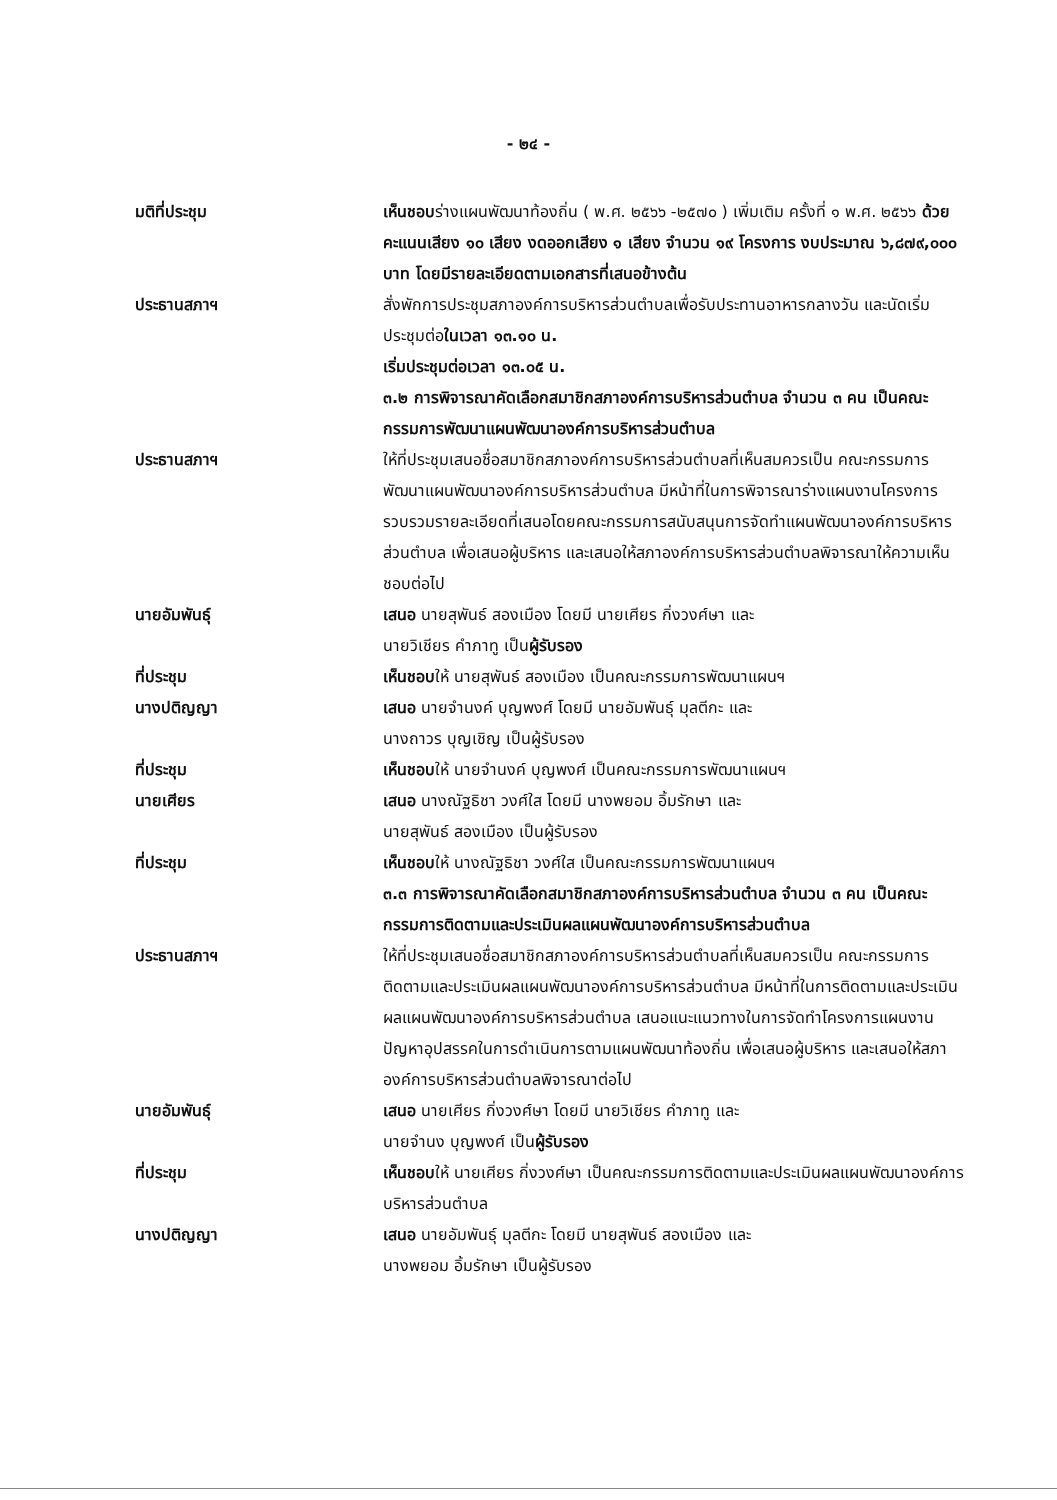- ๒๔ -
มติที่ประชุม เห็นชอบร่างแผนพัฒนาท้องถิ่น ( พ.ศ. ๒๕๖๖ -๒๕๗๐ ) เพิ่มเติม ครั้งที่ ๑ พ.ศ. ๒๕๖๖ ด้วยคะแนนเสียง ๑๐ เสียง งดออกเสียง ๑ เสียง จำนวน ๑๙ โครงการ งบประมาณ ๖,๘๗๙,๐๐๐ บาท โดยมีรายละเอียดตามเอกสารที่เสนอข้างต้น
ประธานสภาฯ สั่งพักการประชุมสภาองค์การบริหารส่วนตำบลเพื่อรับประทานอาหารกลางวัน และนัดเริ่มประชุมต่อในเวลา ๑๓.๑๐ น.
เริ่มประชุมต่อเวลา ๑๓.๐๕ น.
๓.๒ การพิจารณาคัดเลือกสมาชิกสภาองค์การบริหารส่วนตำบล จำนวน ๓ คน เป็นคณะกรรมการพัฒนาแผนพัฒนาองค์การบริหารส่วนตำบล
ประธานสภาฯ ให้ที่ประชุมเสนอชื่อสมาชิกสภาองค์การบริหารส่วนตำบลที่เห็นสมควรเป็น คณะกรรมการพัฒนาแผนพัฒนาองค์การบริหารส่วนตำบล มีหน้าที่ในการพิจารณาร่างแผนงานโครงการ รวบรวมรายละเอียดที่เสนอโดยคณะกรรมการสนับสนุนการจัดทำแผนพัฒนาองค์การบริหารส่วนตำบล เพื่อเสนอผู้บริหาร และเสนอให้สภาองค์การบริหารส่วนตำบลพิจารณาให้ความเห็นชอบต่อไป
นายอัมพันธุ์ เสนอ นายสุพันธ์ สองเมือง โดยมี นายเศียร กิ่งวงศ์ษา และ
นายวิเชียร คำภาทู เป็นผู้รับรอง
ที่ประชุม เห็นชอบให้ นายสุพันธ์ สองเมือง เป็นคณะกรรมการพัฒนาแผนฯ
นางปติญญา เสนอ นายจำนงค์ บุญพงศ์ โดยมี นายอัมพันธุ์ มุลตีกะ และ
นางถาวร บุญเชิญ เป็นผู้รับรอง
ที่ประชุม เห็นชอบให้ นายจำนงค์ บุญพงศ์ เป็นคณะกรรมการพัฒนาแผนฯ
นายเศียร เสนอ นางณัฐธิชา วงศ์ใส โดยมี นางพยอม อิ้มรักษา และ
นายสุพันธ์ สองเมือง เป็นผู้รับรอง
ที่ประชุม เห็นชอบให้ นางณัฐธิชา วงศ์ใส เป็นคณะกรรมการพัฒนาแผนฯ
๓.๓ การพิจารณาคัดเลือกสมาชิกสภาองค์การบริหารส่วนตำบล จำนวน ๓ คน เป็นคณะกรรมการติดตามและประเมินผลแผนพัฒนาองค์การบริหารส่วนตำบล
ประธานสภาฯ ให้ที่ประชุมเสนอชื่อสมาชิกสภาองค์การบริหารส่วนตำบลที่เห็นสมควรเป็น คณะกรรมการติดตามและประเมินผลแผนพัฒนาองค์การบริหารส่วนตำบล มีหน้าที่ในการติดตามและประเมินผลแผนพัฒนาองค์การบริหารส่วนตำบล เสนอแนะแนวทางในการจัดทำโครงการแผนงาน ปัญหาอุปสรรคในการดำเนินการตามแผนพัฒนาท้องถิ่น เพื่อเสนอผู้บริหาร และเสนอให้สภาองค์การบริหารส่วนตำบลพิจารณาต่อไป
นายอัมพันธุ์ เสนอ นายเศียร กิ่งวงศ์ษา โดยมี นายวิเชียร คำภาทู และ
นายจำนง บุญพงศ์ เป็นผู้รับรอง
ที่ประชุม เห็นชอบให้ นายเศียร กิ่งวงศ์ษา เป็นคณะกรรมการติดตามและประเมินผลแผนพัฒนาองค์การบริหารส่วนตำบล
นางปติญญา เสนอ นายอัมพันธุ์ มุลตีกะ โดยมี นายสุพันธ์ สองเมือง และ
นางพยอม อิ้มรักษา เป็นผู้รับรอง